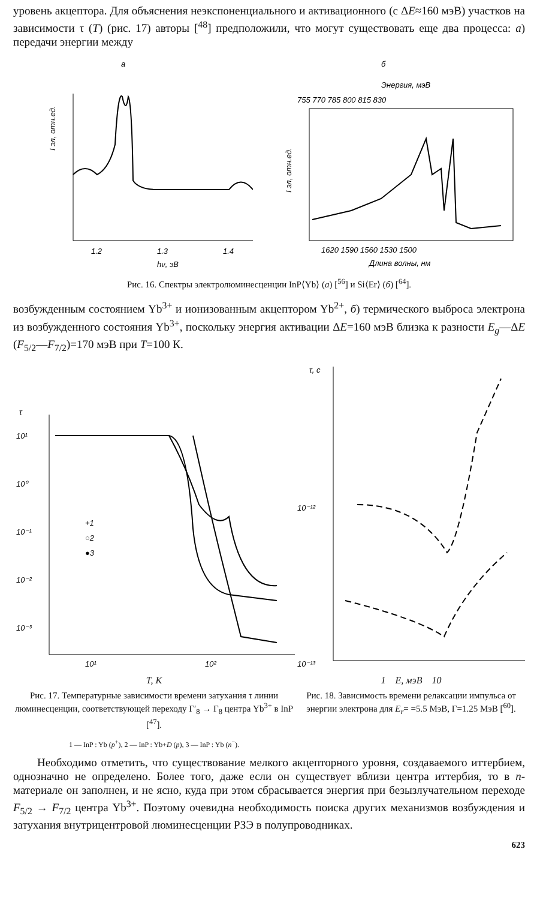уровень акцептора. Для объяснения неэкспоненциального и активационного (с ΔE≈160 мэВ) участков на зависимости τ (T) (рис. 17) авторы [<sup>48</sup>] предположили, что могут существовать еще два процесса: а) передачи энергии между
а
I эл, отн.ед.
1.2
1.3
1.4
hν, эВ
б
Энергия, мэВ
755 770 785 800 815 830
I эл, отн.ед.
1620 1590 1560 1530 1500
Длина волны, нм
Рис. 16. Спектры электролюминесценции InP⟨Yb⟩ (а) [<sup>56</sup>] и Si⟨Er⟩ (б) [<sup>64</sup>].
возбужденным состоянием Yb<sup>3+</sup> и ионизованным акцептором Yb<sup>2+</sup>, б) термического выброса электрона из возбужденного состояния Yb<sup>3+</sup>, поскольку энергия активации ΔE=160 мэВ близка к разности E<sub>g</sub>—ΔE (F<sub>5/2</sub>—F<sub>7/2</sub>)=170 мэВ при T=100 К.
τ
10¹
10⁰
10⁻¹
10⁻²
10⁻³
+1
○2
●3
10¹
10²
T, K
Рис. 17. Температурные зависимости времени затухания τ линии люминесценции, соответствующей переходу Γ′<sub>8</sub> → Γ<sub>8</sub> центра Yb<sup>3+</sup> в InP [<sup>47</sup>].
1 — InP : Yb (p<sup>+</sup>), 2 — InP : Yb+D (p), 3 — InP : Yb (n<sup>−</sup>).
τ, с
10⁻¹²
10⁻¹³
1 E, мэВ 10
Рис. 18. Зависимость времени релаксации импульса от энергии электрона для E<sub>r</sub>= =5.5 МэВ, Γ=1.25 МэВ [<sup>60</sup>].
Необходимо отметить, что существование мелкого акцепторного уровня, создаваемого иттербием, однозначно не определено. Более того, даже если он существует вблизи центра иттербия, то в n-материале он заполнен, и не ясно, куда при этом сбрасывается энергия при безызлучательном переходе F<sub>5/2</sub> → F<sub>7/2</sub> центра Yb<sup>3+</sup>. Поэтому очевидна необходимость поиска других механизмов возбуждения и затухания внутрицентровой люминесценции РЗЭ в полупроводниках.
623